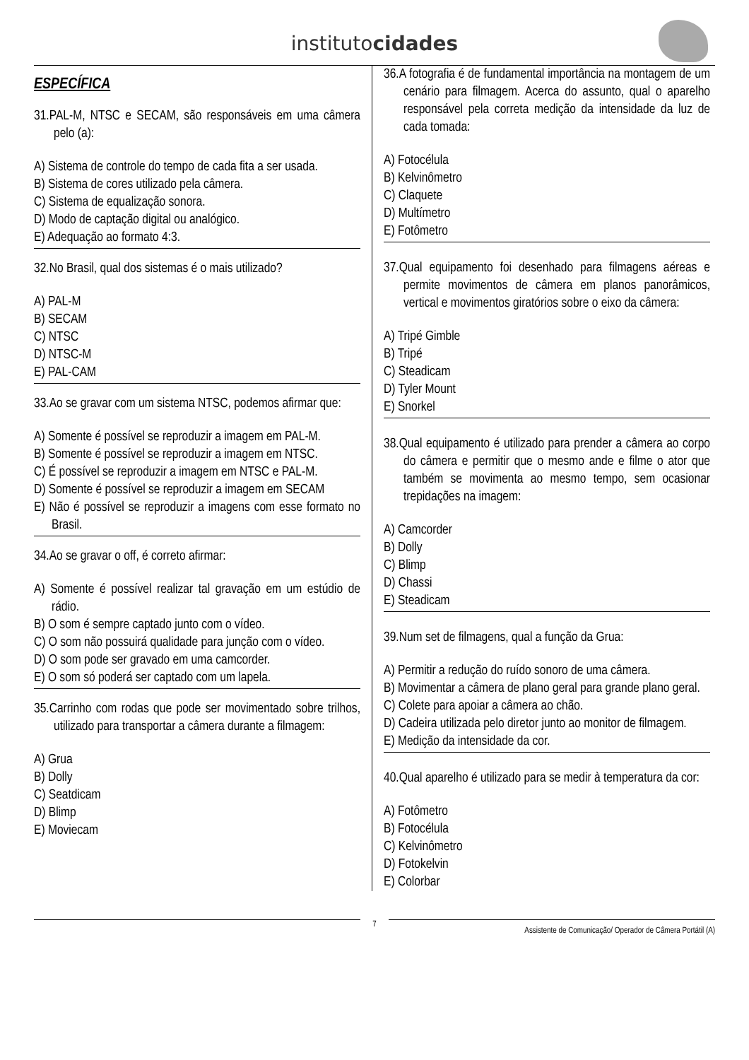institutocidades
ESPECÍFICA
31.PAL-M, NTSC e SECAM, são responsáveis em uma câmera pelo (a):
A) Sistema de controle do tempo de cada fita a ser usada.
B) Sistema de cores utilizado pela câmera.
C) Sistema de equalização sonora.
D) Modo de captação digital ou analógico.
E) Adequação ao formato 4:3.
32.No Brasil, qual dos sistemas é o mais utilizado?
A) PAL-M
B) SECAM
C) NTSC
D) NTSC-M
E) PAL-CAM
33.Ao se gravar com um sistema NTSC, podemos afirmar que:
A) Somente é possível se reproduzir a imagem em PAL-M.
B) Somente é possível se reproduzir a imagem em NTSC.
C) É possível se reproduzir a imagem em NTSC e PAL-M.
D) Somente é possível se reproduzir a imagem em SECAM
E) Não é possível se reproduzir a imagens com esse formato no Brasil.
34.Ao se gravar o off, é correto afirmar:
A) Somente é possível realizar tal gravação em um estúdio de rádio.
B) O som é sempre captado junto com o vídeo.
C) O som não possuirá qualidade para junção com o vídeo.
D) O som pode ser gravado em uma camcorder.
E) O som só poderá ser captado com um lapela.
35.Carrinho com rodas que pode ser movimentado sobre trilhos, utilizado para transportar a câmera durante a filmagem:
A) Grua
B) Dolly
C) Seatdicam
D) Blimp
E) Moviecam
36.A fotografia é de fundamental importância na montagem de um cenário para filmagem. Acerca do assunto, qual o aparelho responsável pela correta medição da intensidade da luz de cada tomada:
A) Fotocélula
B) Kelvinômetro
C) Claquete
D) Multímetro
E) Fotômetro
37.Qual equipamento foi desenhado para filmagens aéreas e permite movimentos de câmera em planos panorâmicos, vertical e movimentos giratórios sobre o eixo da câmera:
A) Tripé Gimble
B) Tripé
C) Steadicam
D) Tyler Mount
E) Snorkel
38.Qual equipamento é utilizado para prender a câmera ao corpo do câmera e permitir que o mesmo ande e filme o ator que também se movimenta ao mesmo tempo, sem ocasionar trepidações na imagem:
A) Camcorder
B) Dolly
C) Blimp
D) Chassi
E) Steadicam
39.Num set de filmagens, qual a função da Grua:
A) Permitir a redução do ruído sonoro de uma câmera.
B) Movimentar a câmera de plano geral para grande plano geral.
C) Colete para apoiar a câmera ao chão.
D) Cadeira utilizada pelo diretor junto ao monitor de filmagem.
E) Medição da intensidade da cor.
40.Qual aparelho é utilizado para se medir à temperatura da cor:
A) Fotômetro
B) Fotocélula
C) Kelvinômetro
D) Fotokelvin
E) Colorbar
7
Assistente de Comunicação/ Operador de Câmera Portátil (A)